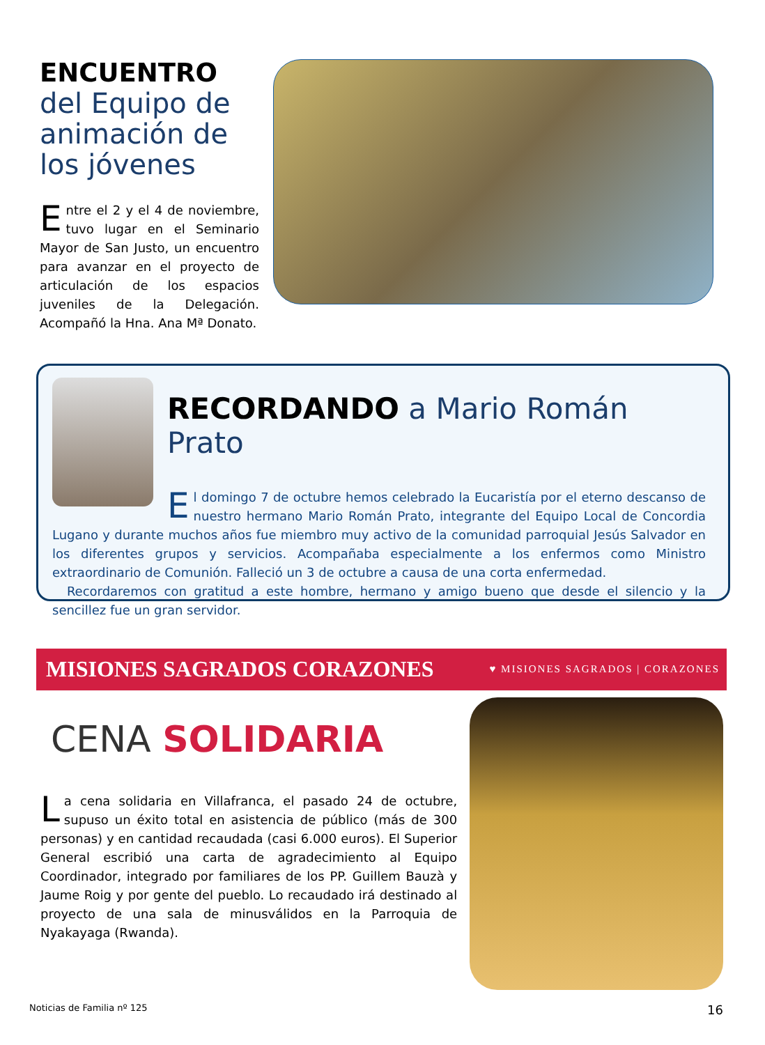ENCUENTRO
del Equipo de animación de los jóvenes
Entre el 2 y el 4 de noviembre, tuvo lugar en el Seminario Mayor de San Justo, un encuentro para avanzar en el proyecto de articulación de los espacios juveniles de la Delegación. Acompañó la Hna. Ana Mª Donato.
RECORDANDO a Mario Román Prato
El domingo 7 de octubre hemos celebrado la Eucaristía por el eterno descanso de nuestro hermano Mario Román Prato, integrante del Equipo Local de Concordia Lugano y durante muchos años fue miembro muy activo de la comunidad parroquial Jesús Salvador en los diferentes grupos y servicios. Acompañaba especialmente a los enfermos como Ministro extraordinario de Comunión. Falleció un 3 de octubre a causa de una corta enfermedad.
Recordaremos con gratitud a este hombre, hermano y amigo bueno que desde el silencio y la sencillez fue un gran servidor.
MISIONES SAGRADOS CORAZONES ♥ MISIONES SAGRADOS | CORAZONES
CENA SOLIDARIA
La cena solidaria en Villafranca, el pasado 24 de octubre, supuso un éxito total en asistencia de público (más de 300 personas) y en cantidad recaudada (casi 6.000 euros). El Superior General escribió una carta de agradecimiento al Equipo Coordinador, integrado por familiares de los PP. Guillem Bauzà y Jaume Roig y por gente del pueblo. Lo recaudado irá destinado al proyecto de una sala de minusválidos en la Parroquia de Nyakayaga (Rwanda).
Noticias de Familia nº 125 16